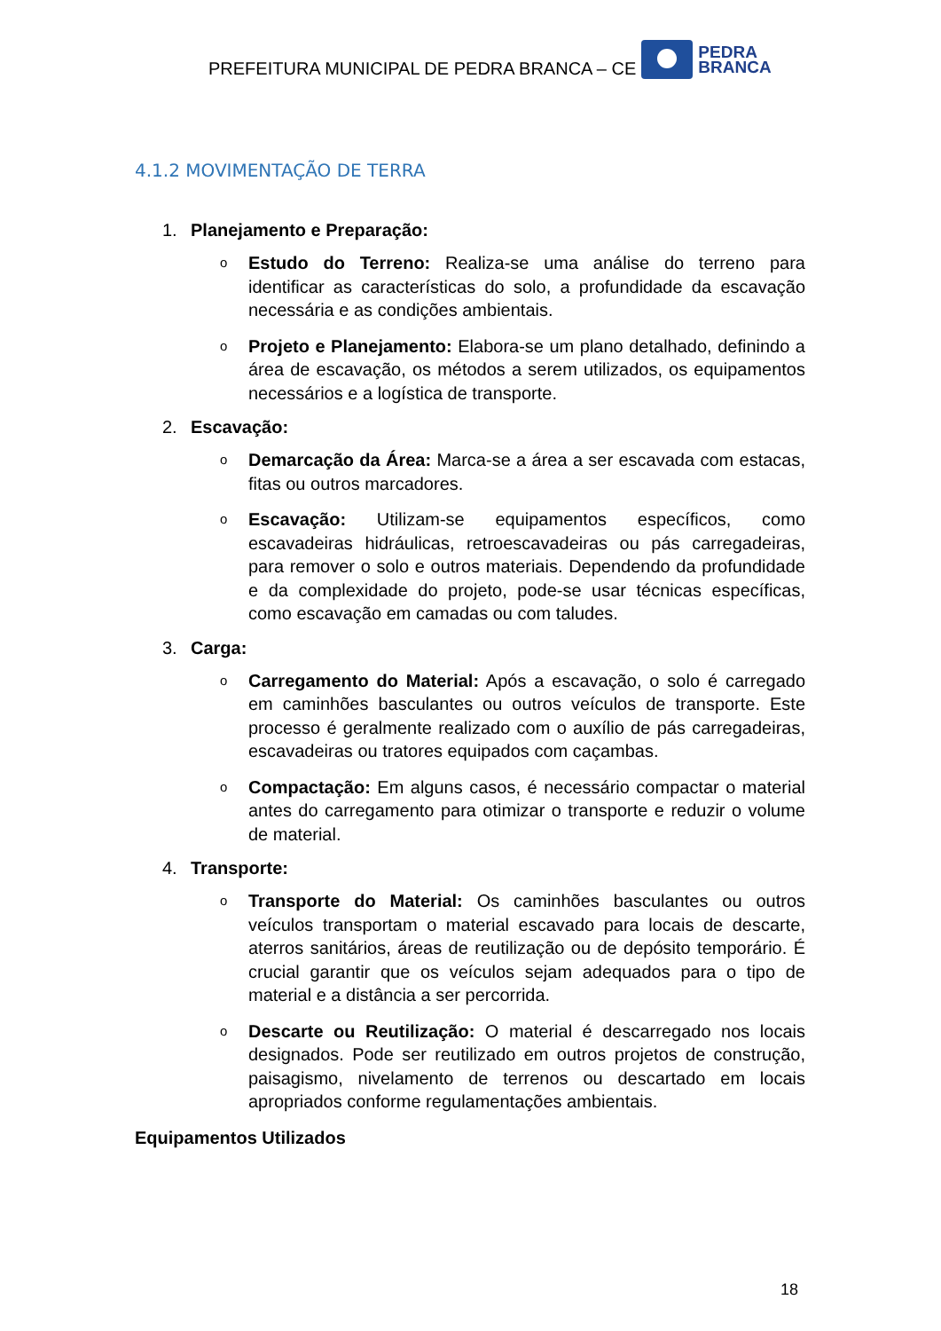PREFEITURA MUNICIPAL DE PEDRA BRANCA – CE
PEDRA
BRANCA
4.1.2 MOVIMENTAÇÃO DE TERRA
1. Planejamento e Preparação:
o
Estudo do Terreno: Realiza-se uma análise do terreno para identificar as características do solo, a profundidade da escavação necessária e as condições ambientais.
o
Projeto e Planejamento: Elabora-se um plano detalhado, definindo a área de escavação, os métodos a serem utilizados, os equipamentos necessários e a logística de transporte.
2. Escavação:
o
Demarcação da Área: Marca-se a área a ser escavada com estacas, fitas ou outros marcadores.
o
Escavação: Utilizam-se equipamentos específicos, como escavadeiras hidráulicas, retroescavadeiras ou pás carregadeiras, para remover o solo e outros materiais. Dependendo da profundidade e da complexidade do projeto, pode-se usar técnicas específicas, como escavação em camadas ou com taludes.
3. Carga:
o
Carregamento do Material: Após a escavação, o solo é carregado em caminhões basculantes ou outros veículos de transporte. Este processo é geralmente realizado com o auxílio de pás carregadeiras, escavadeiras ou tratores equipados com caçambas.
o
Compactação: Em alguns casos, é necessário compactar o material antes do carregamento para otimizar o transporte e reduzir o volume de material.
4. Transporte:
o
Transporte do Material: Os caminhões basculantes ou outros veículos transportam o material escavado para locais de descarte, aterros sanitários, áreas de reutilização ou de depósito temporário. É crucial garantir que os veículos sejam adequados para o tipo de material e a distância a ser percorrida.
o
Descarte ou Reutilização: O material é descarregado nos locais designados. Pode ser reutilizado em outros projetos de construção, paisagismo, nivelamento de terrenos ou descartado em locais apropriados conforme regulamentações ambientais.
Equipamentos Utilizados
18